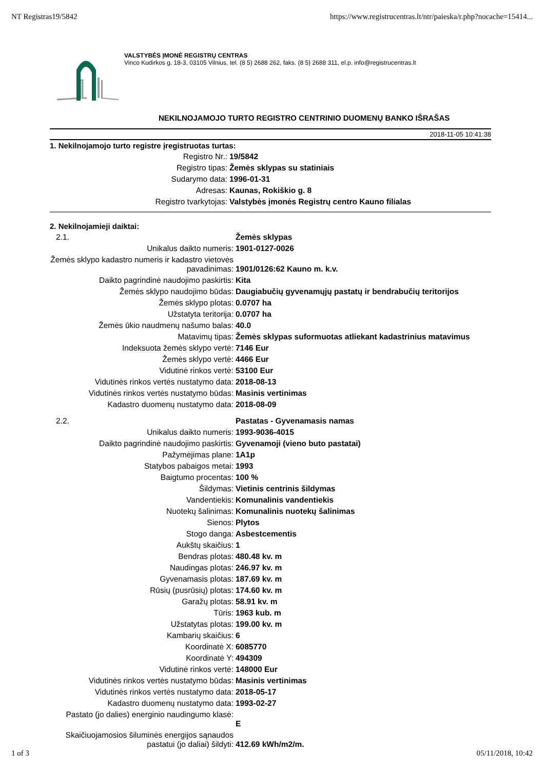NT Registras19/5842 https://www.registrucentras.lt/ntr/paieska/r.php?nocache=15414...
VALSTYBĖS ĮMONĖ REGISTRŲ CENTRAS
Vinco Kudirkos g. 18-3, 03105 Vilnius, tel. (8 5) 2688 262, faks. (8 5) 2688 311, el.p. info@registrucentras.lt
NEKILNOJAMOJO TURTO REGISTRO CENTRINIO DUOMENŲ BANKO IŠRAŠAS
2018-11-05 10:41:38
1. Nekilnojamojo turto registre įregistruotas turtas:
| Registro Nr.: | 19/5842 |
| Registro tipas: | Žemės sklypas su statiniais |
| Sudarymo data: | 1996-01-31 |
| Adresas: | Kaunas, Rokiškio g. 8 |
| Registro tvarkytojas: | Valstybės įmonės Registrų centro Kauno filialas |
2. Nekilnojamieji daiktai:
| 2.1. | Žemės sklypas |
| Unikalus daikto numeris: | 1901-0127-0026 |
| Žemės sklypo kadastro numeris ir kadastro vietovės pavadinimas: | 1901/0126:62 Kauno m. k.v. |
| Daikto pagrindinė naudojimo paskirtis: | Kita |
| Žemės sklypo naudojimo būdas: | Daugiabučių gyvenamųjų pastatų ir bendrabučių teritorijos |
| Žemės sklypo plotas: | 0.0707 ha |
| Užstatyta teritorija: | 0.0707 ha |
| Žemės ūkio naudmenų našumo balas: | 40.0 |
| Matavimų tipas: | Žemės sklypas suformuotas atliekant kadastrinius matavimus |
| Indeksuota žemės sklypo vertė: | 7146 Eur |
| Žemės sklypo vertė: | 4466 Eur |
| Vidutinė rinkos vertė: | 53100 Eur |
| Vidutinės rinkos vertės nustatymo data: | 2018-08-13 |
| Vidutinės rinkos vertės nustatymo būdas: | Masinis vertinimas |
| Kadastro duomenų nustatymo data: | 2018-08-09 |
| 2.2. | Pastatas - Gyvenamasis namas |
| Unikalus daikto numeris: | 1993-9036-4015 |
| Daikto pagrindinė naudojimo paskirtis: | Gyvenamoji (vieno buto pastatai) |
| Pažymėjimas plane: | 1A1p |
| Statybos pabaigos metai: | 1993 |
| Baigtumo procentas: | 100 % |
| Šildymas: | Vietinis centrinis šildymas |
| Vandentiekis: | Komunalinis vandentiekis |
| Nuotekų šalinimas: | Komunalinis nuotekų šalinimas |
| Sienos: | Plytos |
| Stogo danga: | Asbestcementis |
| Aukštų skaičius: | 1 |
| Bendras plotas: | 480.48 kv. m |
| Naudingas plotas: | 246.97 kv. m |
| Gyvenamasis plotas: | 187.69 kv. m |
| Rūsių (pusrūsių) plotas: | 174.60 kv. m |
| Garažų plotas: | 58.91 kv. m |
| Tūris: | 1963 kub. m |
| Užstatytas plotas: | 199.00 kv. m |
| Kambarių skaičius: | 6 |
| Koordinatė X: | 6085770 |
| Koordinatė Y: | 494309 |
| Vidutinė rinkos vertė: | 148000 Eur |
| Vidutinės rinkos vertės nustatymo būdas: | Masinis vertinimas |
| Vidutinės rinkos vertės nustatymo data: | 2018-05-17 |
| Kadastro duomenų nustatymo data: | 1993-02-27 |
| Pastato (jo dalies) energinio naudingumo klasė: | E |
| Skaičiuojamosios šiluminės energijos sąnaudos pastatui (jo daliai) šildyti: | 412.69 kWh/m2/m. |
1 of 3 05/11/2018, 10:42